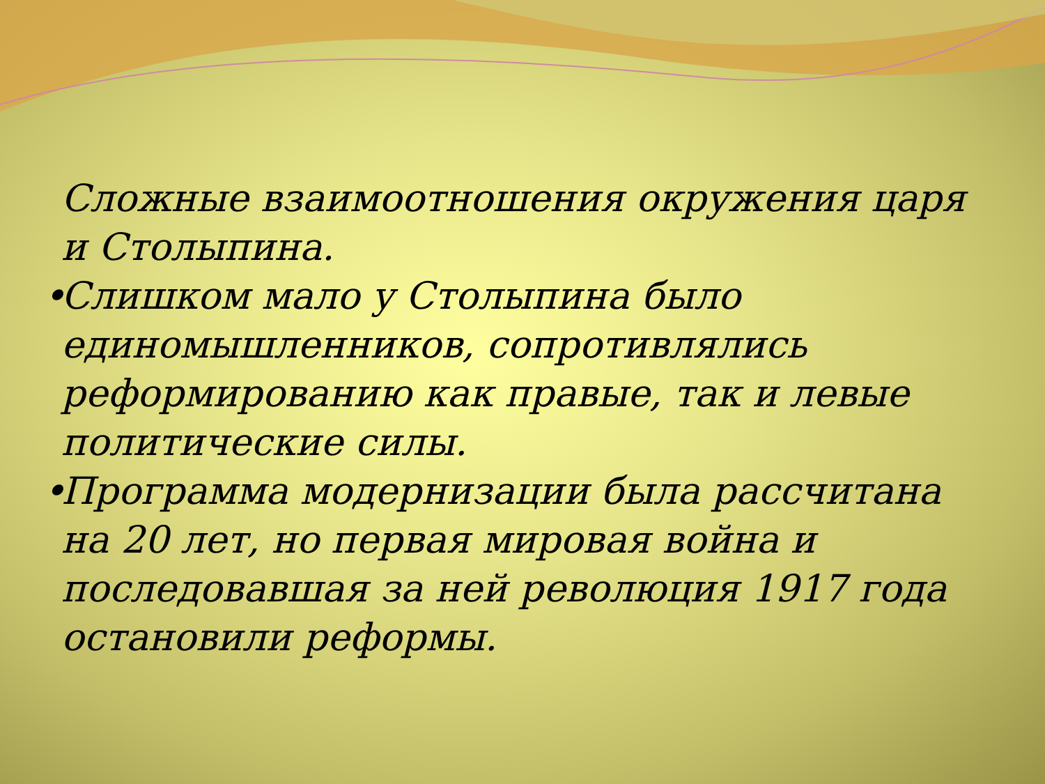Сложные взаимоотношения окружения царя и Столыпина.
• Слишком мало у Столыпина было единомышленников, сопротивлялись реформированию как правые, так и левые политические силы.
• Программа модернизации была рассчитана на 20 лет, но первая мировая война и последовавшая за ней революция 1917 года остановили реформы.